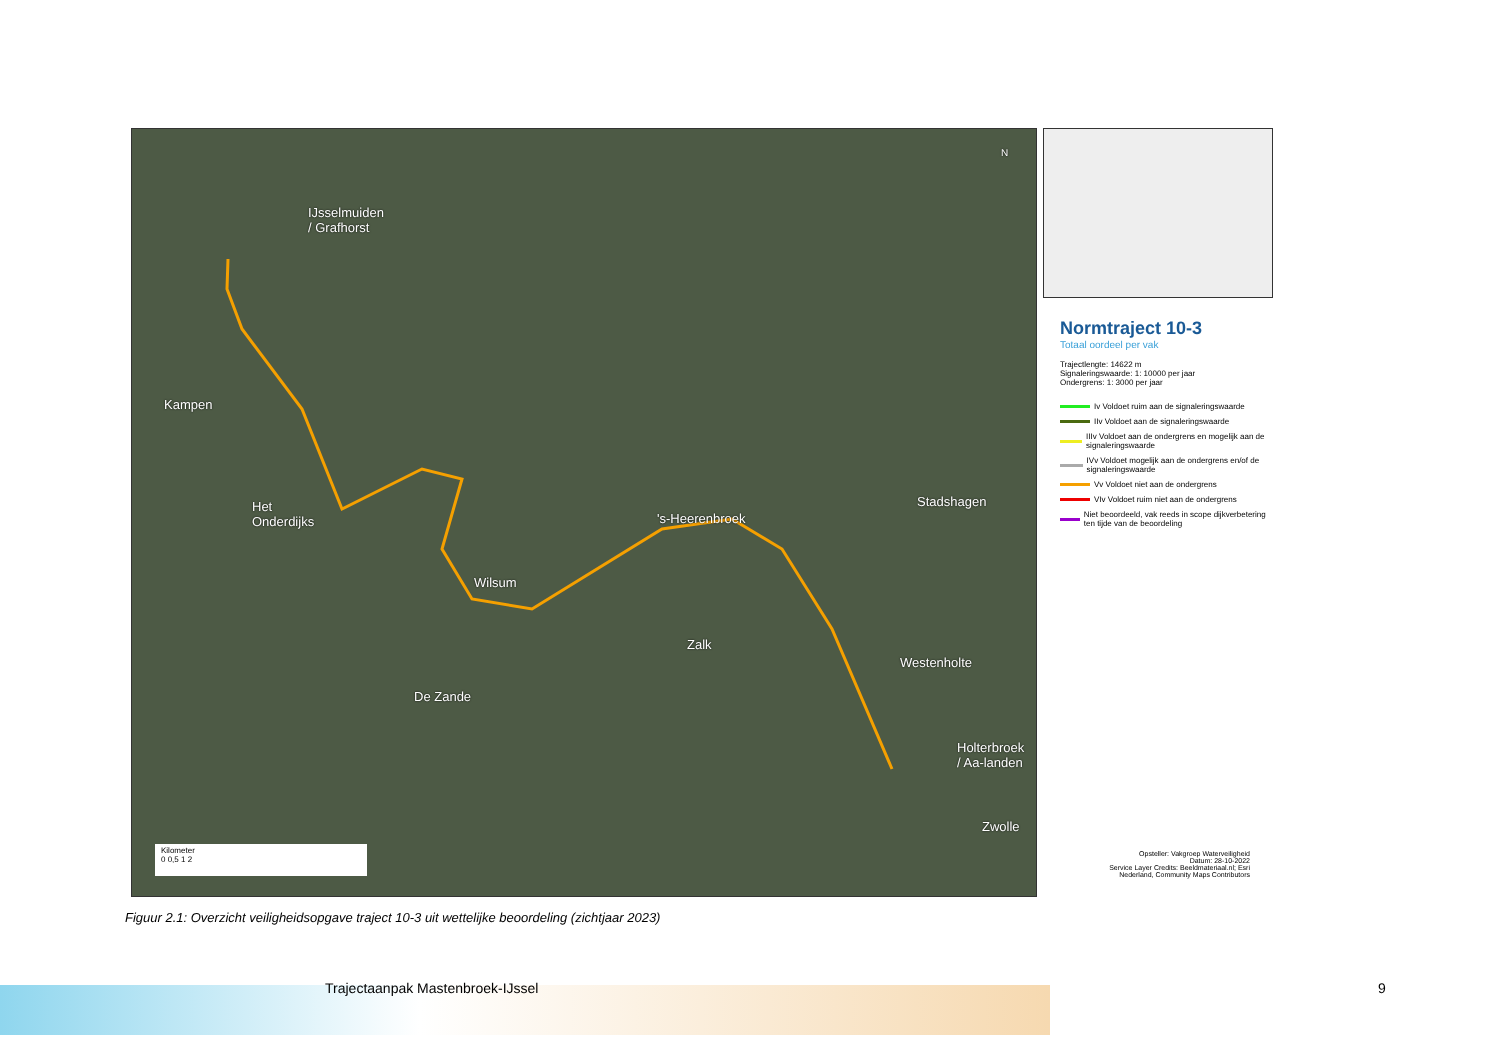IJsselmuiden
/ Grafhorst
Kampen
Het
Onderdijks
Wilsum
's-Heerenbroek
Stadshagen
Zalk
Westenholte
De Zande
Holterbroek
/ Aa-landen
Zwolle
N
Kilometer
0 0,5 1 2
Normtraject 10-3
Totaal oordeel per vak
Trajectlengte: 14622 m
Signaleringswaarde: 1: 10000 per jaar
Ondergrens: 1: 3000 per jaar
Iv Voldoet ruim aan de signaleringswaarde
IIv Voldoet aan de signaleringswaarde
IIIv Voldoet aan de ondergrens en mogelijk aan de signaleringswaarde
IVv Voldoet mogelijk aan de ondergrens en/of de signaleringswaarde
Vv Voldoet niet aan de ondergrens
VIv Voldoet ruim niet aan de ondergrens
Niet beoordeeld, vak reeds in scope dijkverbetering ten tijde van de beoordeling
Opsteller: Vakgroep Waterveiligheid
Datum: 28-10-2022
Service Layer Credits: Beeldmateriaal.nl; Esri Nederland, Community Maps Contributors
Figuur 2.1: Overzicht veiligheidsopgave traject 10-3 uit wettelijke beoordeling (zichtjaar 2023)
Trajectaanpak Mastenbroek-IJssel
9